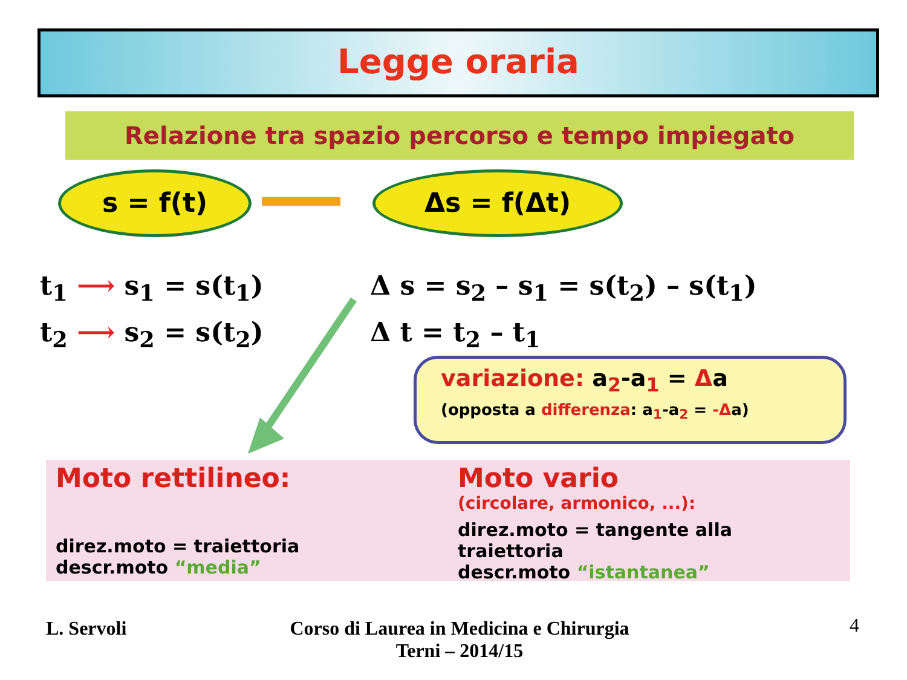Legge oraria
Relazione tra spazio percorso e tempo impiegato
s = f(t) Δs = f(Δt)
t<sub>1</sub> ⟶ s<sub>1</sub> = s(t<sub>1</sub>)
t<sub>2</sub> ⟶ s<sub>2</sub> = s(t<sub>2</sub>)
Δ s = s<sub>2</sub> – s<sub>1</sub> = s(t<sub>2</sub>) – s(t<sub>1</sub>)
Δ t = t<sub>2</sub> – t<sub>1</sub>
variazione: a<sub>2</sub>-a<sub>1</sub> = Δa
(opposta a differenza: a<sub>1</sub>-a<sub>2</sub> = -Δa)
Moto rettilineo:
direz.moto = traiettoria
descr.moto “media”
Moto vario
(circolare, armonico, ...):
direz.moto = tangente alla traiettoria
descr.moto “istantanea”
L. Servoli
Corso di Laurea in Medicina e Chirurgia
Terni – 2014/15
4